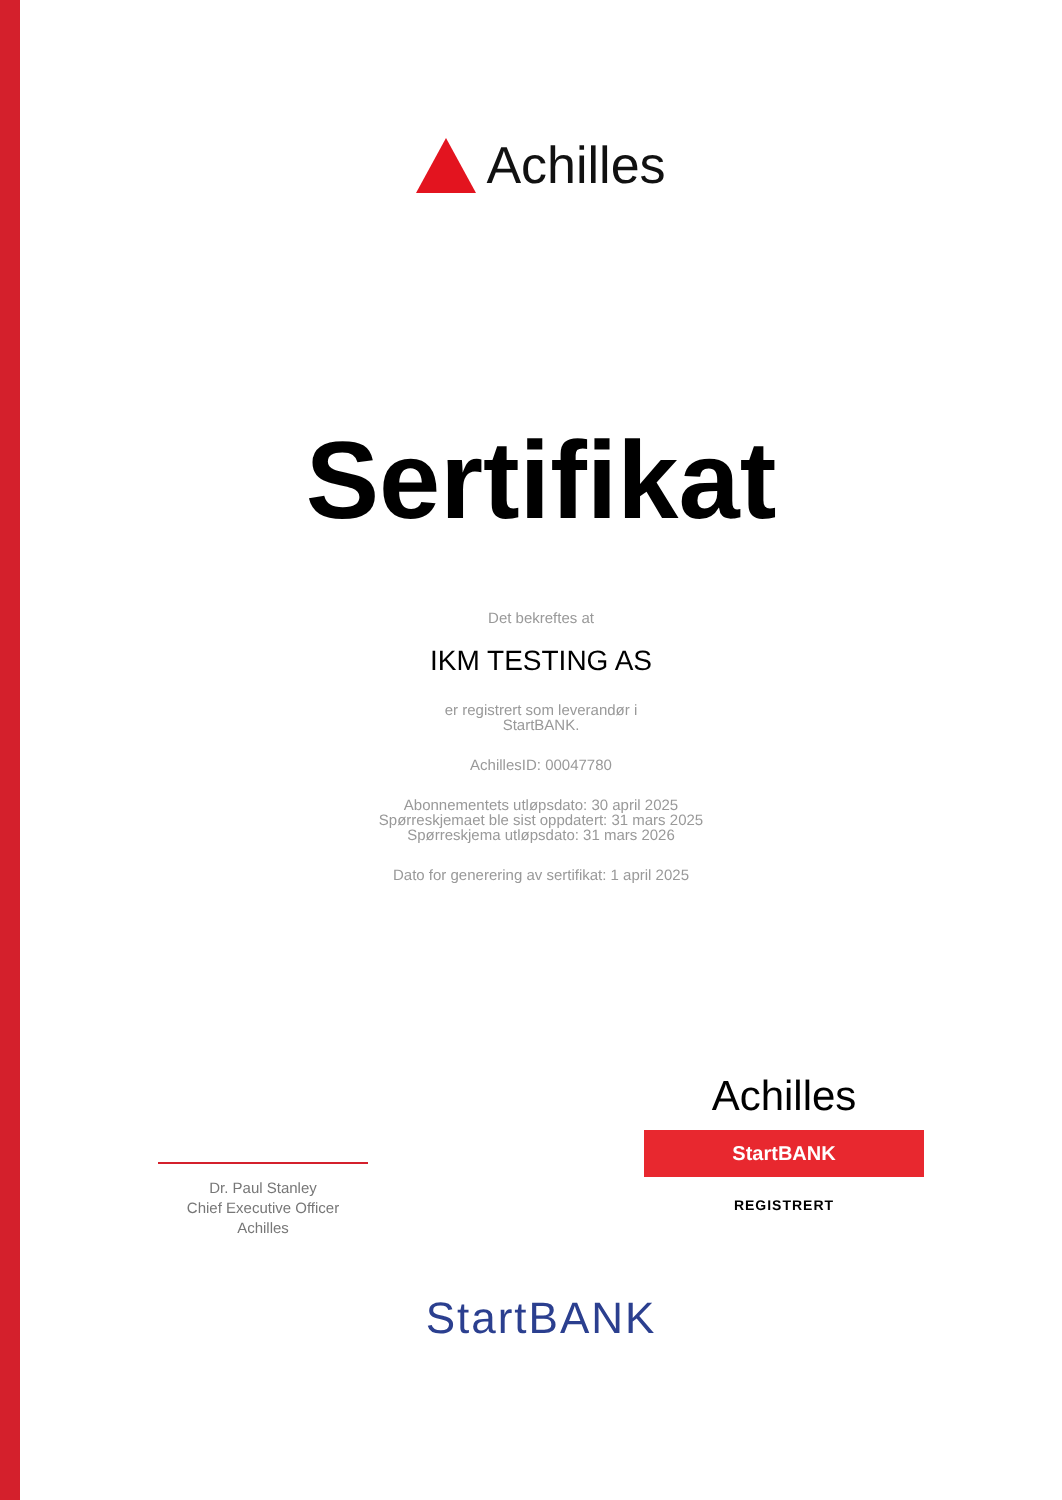Achilles
Sertifikat
Det bekreftes at
IKM TESTING AS
er registrert som leverandør i
StartBANK.
AchillesID: 00047780
Abonnementets utløpsdato: 30 april 2025
Spørreskjemaet ble sist oppdatert: 31 mars 2025
Spørreskjema utløpsdato: 31 mars 2026
Dato for generering av sertifikat: 1 april 2025
Dr. Paul Stanley
Chief Executive Officer
Achilles
Achilles
StartBANK
REGISTRERT
StartBANK